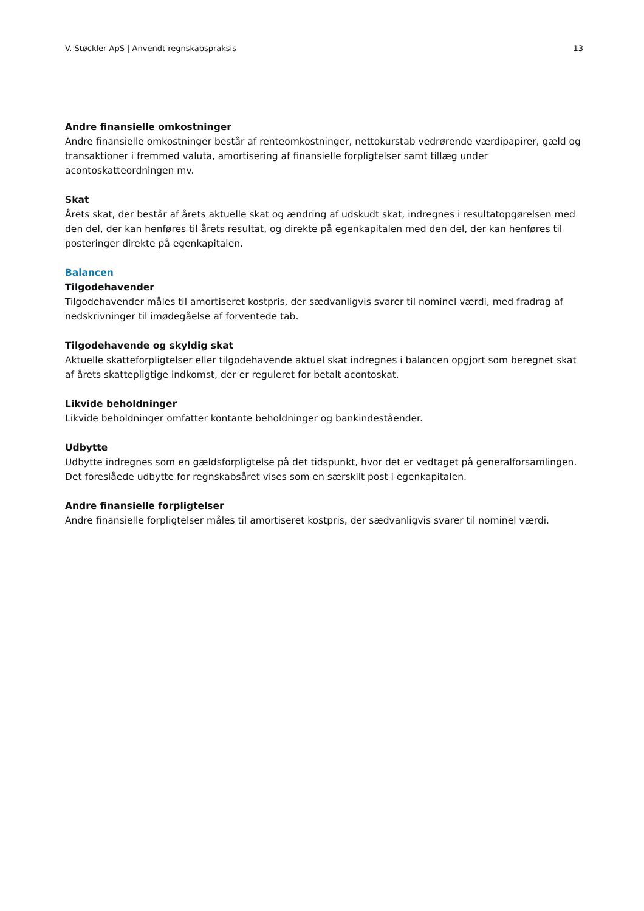V. Støckler ApS | Anvendt regnskabspraksis 13
Andre finansielle omkostninger
Andre finansielle omkostninger består af renteomkostninger, nettokurstab vedrørende værdipapirer, gæld og transaktioner i fremmed valuta, amortisering af finansielle forpligtelser samt tillæg under acontoskatteordningen mv.
Skat
Årets skat, der består af årets aktuelle skat og ændring af udskudt skat, indregnes i resultatopgørelsen med den del, der kan henføres til årets resultat, og direkte på egenkapitalen med den del, der kan henføres til posteringer direkte på egenkapitalen.
Balancen
Tilgodehavender
Tilgodehavender måles til amortiseret kostpris, der sædvanligvis svarer til nominel værdi, med fradrag af nedskrivninger til imødegåelse af forventede tab.
Tilgodehavende og skyldig skat
Aktuelle skatteforpligtelser eller tilgodehavende aktuel skat indregnes i balancen opgjort som beregnet skat af årets skattepligtige indkomst, der er reguleret for betalt acontoskat.
Likvide beholdninger
Likvide beholdninger omfatter kontante beholdninger og bankindeståender.
Udbytte
Udbytte indregnes som en gældsforpligtelse på det tidspunkt, hvor det er vedtaget på generalforsamlingen. Det foreslåede udbytte for regnskabsåret vises som en særskilt post i egenkapitalen.
Andre finansielle forpligtelser
Andre finansielle forpligtelser måles til amortiseret kostpris, der sædvanligvis svarer til nominel værdi.